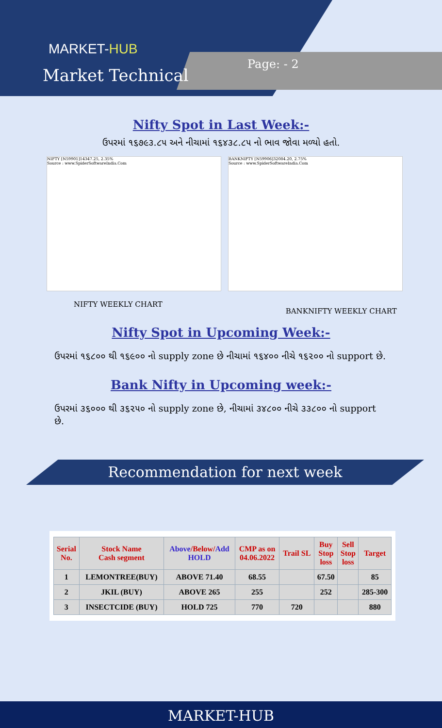MARKET-HUB
Market Technical
Page: - 2
Nifty Spot in Last Week:-
ઉપરમાં ૧૬૭૯૩.૮૫ અને નીચામાં ૧૬૪૩૮.૮૫ નો ભાવ જોવા મળ્યો હતો.
NIFTY [N59901]14347.25, 2.35%
Source : www.SpiderSoftwareIndia.Com
BANKNIFTY [N59906]32084.20, 2.75%
Source : www.SpiderSoftwareIndia.Com
NIFTY WEEKLY CHART BANKNIFTY WEEKLY CHART
Nifty Spot in Upcoming Week:-
ઉપરમાં ૧૬૮૦૦ થી ૧૬૯૦૦ નો supply zone છે નીચામાં ૧૬૪૦૦ નીચે ૧૬૨૦૦ નો support છે.
Bank Nifty in Upcoming week:-
ઉપરમાં ૩૬૦૦૦ થી ૩૬૨૫૦ નો supply zone છે, નીચામાં ૩૪૮૦૦ નીચે ૩૩૮૦૦ નો support છે.
Recommendation for next week
| Serial No. | Stock Name Cash segment | Above /Below/ Add HOLD | CMP as on 04.06.2022 | Trail SL | Buy Stop loss | Sell Stop loss | Target |
| --- | --- | --- | --- | --- | --- | --- | --- |
| 1 | LEMONTREE(BUY) | ABOVE 71.40 | 68.55 | | 67.50 | | 85 |
| 2 | JKIL (BUY) | ABOVE 265 | 255 | | 252 | | 285-300 |
| 3 | INSECTCIDE (BUY) | HOLD 725 | 770 | 720 | | | 880 |
MARKET-HUB